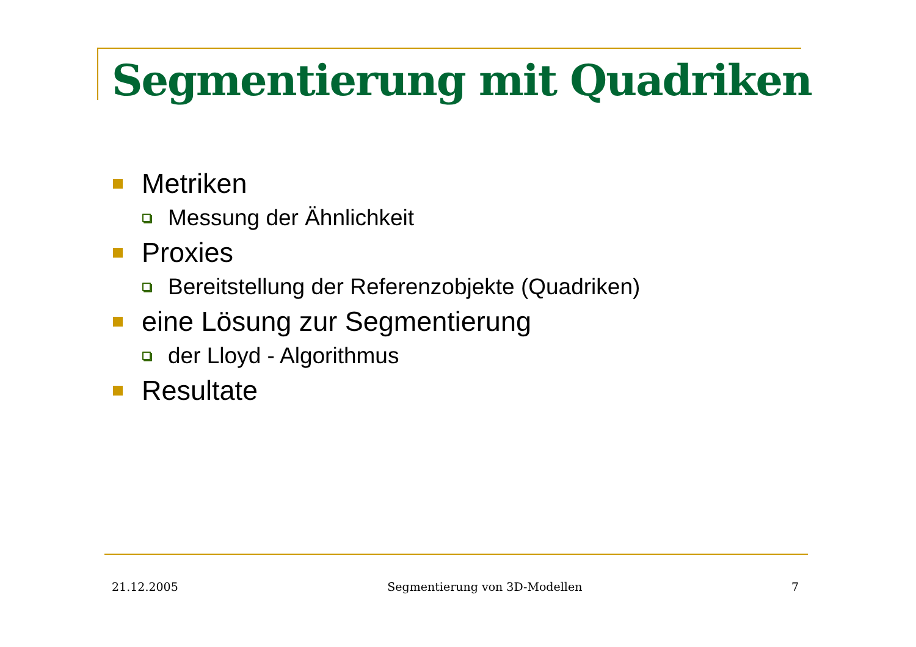Segmentierung mit Quadriken
Metriken
Messung der Ähnlichkeit
Proxies
Bereitstellung der Referenzobjekte (Quadriken)
eine Lösung zur Segmentierung
der Lloyd - Algorithmus
Resultate
21.12.2005 Segmentierung von 3D-Modellen 7